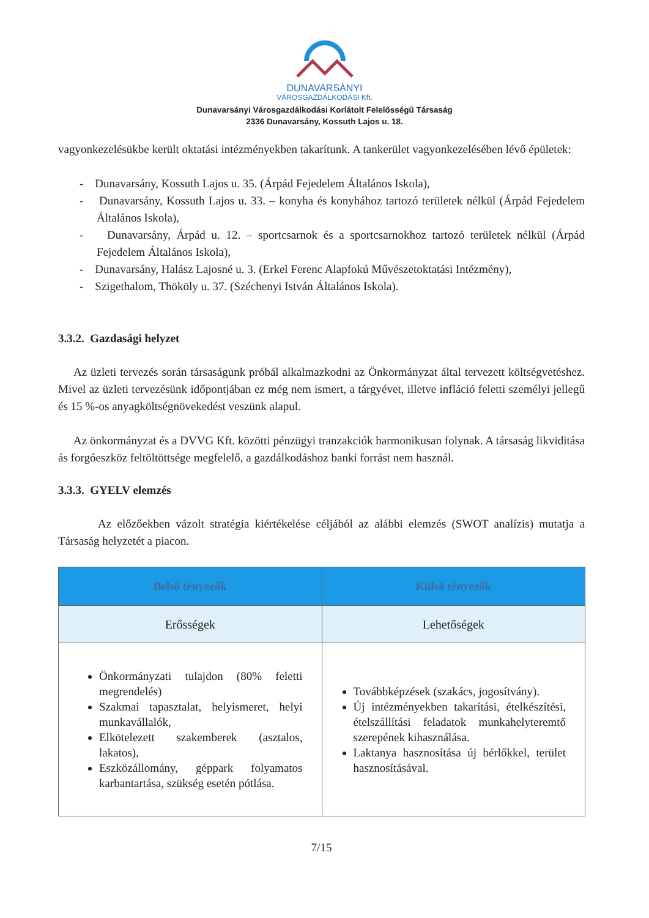DUNAVARSÁNYI
VÁROSGAZDÁLKODÁSI Kft.
Dunavarsányi Városgazdálkodási Korlátolt Felelősségű Társaság
2336 Dunavarsány, Kossuth Lajos u. 18.
vagyonkezelésükbe került oktatási intézményekben takarítunk. A tankerület vagyonkezelésében lévő épületek:
- Dunavarsány, Kossuth Lajos u. 35. (Árpád Fejedelem Általános Iskola),
- Dunavarsány, Kossuth Lajos u. 33. – konyha és konyhához tartozó területek nélkül (Árpád Fejedelem Általános Iskola),
- Dunavarsány, Árpád u. 12. – sportcsarnok és a sportcsarnokhoz tartozó területek nélkül (Árpád Fejedelem Általános Iskola),
- Dunavarsány, Halász Lajosné u. 3. (Erkel Ferenc Alapfokú Művészetoktatási Intézmény),
- Szigethalom, Thököly u. 37. (Széchenyi István Általános Iskola).
3.3.2. Gazdasági helyzet
Az üzleti tervezés során társaságunk próbál alkalmazkodni az Önkormányzat által tervezett költségvetéshez. Mivel az üzleti tervezésünk időpontjában ez még nem ismert, a tárgyévet, illetve infláció feletti személyi jellegű és 15 %-os anyagköltségnövekedést veszünk alapul.
Az önkormányzat és a DVVG Kft. közötti pénzügyi tranzakciók harmonikusan folynak. A társaság likviditása ás forgóeszköz feltöltöttsége megfelelő, a gazdálkodáshoz banki forrást nem használ.
3.3.3. GYELV elemzés
Az előzőekben vázolt stratégia kiértékelése céljából az alábbi elemzés (SWOT analízis) mutatja a Társaság helyzetét a piacon.
| Belső tényezők | Külső tényezők |
| --- | --- |
| Erősségek | Lehetőségek |
| Önkormányzati tulajdon (80% feletti megrendelés) Szakmai tapasztalat, helyismeret, helyi munkavállalók, Elkötelezett szakemberek (asztalos, lakatos), Eszközállomány, géppark folyamatos karbantartása, szükség esetén pótlása. | Továbbképzések (szakács, jogosítvány). Új intézményekben takarítási, ételkészítési, ételszállítási feladatok munkahelyteremtő szerepének kihasználása. Laktanya hasznosítása új bérlőkkel, terület hasznosításával. |
7/15